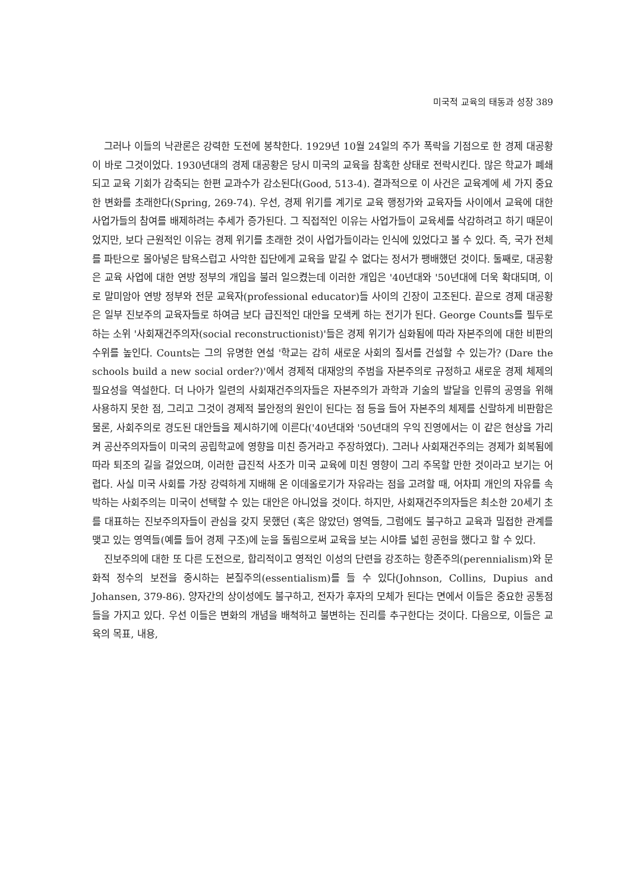미국적 교육의 태동과 성장 389
그러나 이들의 낙관론은 강력한 도전에 봉착한다. 1929년 10월 24일의 주가 폭락을 기점으로 한 경제 대공황이 바로 그것이었다. 1930년대의 경제 대공황은 당시 미국의 교육을 참혹한 상태로 전락시킨다. 많은 학교가 폐쇄되고 교육 기회가 감축되는 한편 교과수가 감소된다(Good, 513-4). 결과적으로 이 사건은 교육계에 세 가지 중요한 변화를 초래한다(Spring, 269-74). 우선, 경제 위기를 계기로 교육 행정가와 교육자들 사이에서 교육에 대한 사업가들의 참여를 배제하려는 추세가 증가된다. 그 직접적인 이유는 사업가들이 교육세를 삭감하려고 하기 때문이었지만, 보다 근원적인 이유는 경제 위기를 초래한 것이 사업가들이라는 인식에 있었다고 볼 수 있다. 즉, 국가 전체를 파탄으로 몰아넣은 탐욕스럽고 사악한 집단에게 교육을 맡길 수 없다는 정서가 팽배했던 것이다. 둘째로, 대공황은 교육 사업에 대한 연방 정부의 개입을 불러 일으켰는데 이러한 개입은 '40년대와 '50년대에 더욱 확대되며, 이로 말미암아 연방 정부와 전문 교육자(professional educator)들 사이의 긴장이 고조된다. 끝으로 경제 대공황은 일부 진보주의 교육자들로 하여금 보다 급진적인 대안을 모색케 하는 전기가 된다. George Counts를 필두로 하는 소위 '사회재건주의자(social reconstructionist)'들은 경제 위기가 심화됨에 따라 자본주의에 대한 비판의 수위를 높인다. Counts는 그의 유명한 연설 '학교는 감히 새로운 사회의 질서를 건설할 수 있는가? (Dare the schools build a new social order?)'에서 경제적 대재앙의 주범을 자본주의로 규정하고 새로운 경제 체제의 필요성을 역설한다. 더 나아가 일련의 사회재건주의자들은 자본주의가 과학과 기술의 발달을 인류의 공영을 위해 사용하지 못한 점, 그리고 그것이 경제적 불안정의 원인이 된다는 점 등을 들어 자본주의 체제를 신랄하게 비판함은 물론, 사회주의로 경도된 대안들을 제시하기에 이른다('40년대와 '50년대의 우익 진영에서는 이 같은 현상을 가리켜 공산주의자들이 미국의 공립학교에 영향을 미친 증거라고 주장하였다). 그러나 사회재건주의는 경제가 회복됨에 따라 퇴조의 길을 걸었으며, 이러한 급진적 사조가 미국 교육에 미친 영향이 그리 주목할 만한 것이라고 보기는 어렵다. 사실 미국 사회를 가장 강력하게 지배해 온 이데올로기가 자유라는 점을 고려할 때, 어차피 개인의 자유를 속박하는 사회주의는 미국이 선택할 수 있는 대안은 아니었을 것이다. 하지만, 사회재건주의자들은 최소한 20세기 초를 대표하는 진보주의자들이 관심을 갖지 못했던 (혹은 않았던) 영역들, 그럼에도 불구하고 교육과 밀접한 관계를 맺고 있는 영역들(예를 들어 경제 구조)에 눈을 돌림으로써 교육을 보는 시야를 넓힌 공헌을 했다고 할 수 있다.
진보주의에 대한 또 다른 도전으로, 합리적이고 영적인 이성의 단련을 강조하는 항존주의(perennialism)와 문화적 정수의 보전을 중시하는 본질주의(essentialism)를 들 수 있다(Johnson, Collins, Dupius and Johansen, 379-86). 양자간의 상이성에도 불구하고, 전자가 후자의 모체가 된다는 면에서 이들은 중요한 공통점들을 가지고 있다. 우선 이들은 변화의 개념을 배척하고 불변하는 진리를 추구한다는 것이다. 다음으로, 이들은 교육의 목표, 내용,